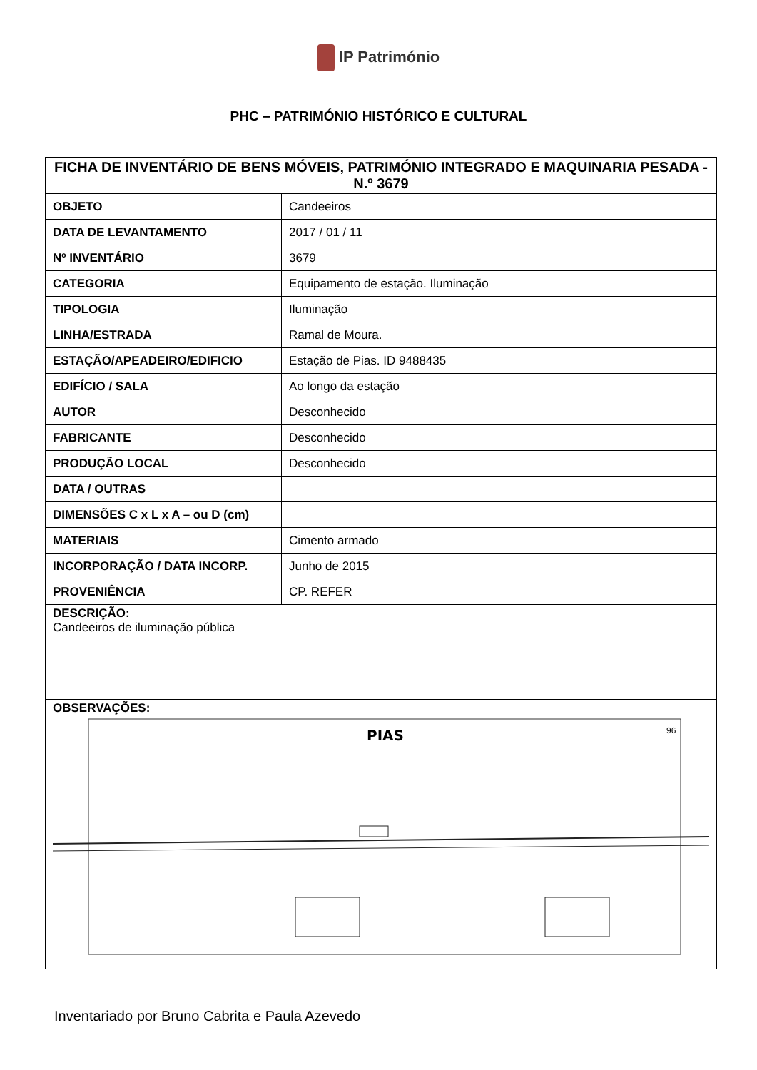IP Património
PHC – PATRIMÓNIO HISTÓRICO E CULTURAL
| FICHA DE INVENTÁRIO DE BENS MÓVEIS, PATRIMÓNIO INTEGRADO E MAQUINARIA PESADA - N.º 3679 | |
| --- | --- |
| OBJETO | Candeeiros |
| DATA DE LEVANTAMENTO | 2017 / 01 / 11 |
| Nº INVENTÁRIO | 3679 |
| CATEGORIA | Equipamento de estação. Iluminação |
| TIPOLOGIA | Iluminação |
| LINHA/ESTRADA | Ramal de Moura. |
| ESTAÇÃO/APEADEIRO/EDIFICIO | Estação de Pias. ID 9488435 |
| EDIFÍCIO / SALA | Ao longo da estação |
| AUTOR | Desconhecido |
| FABRICANTE | Desconhecido |
| PRODUÇÃO LOCAL | Desconhecido |
| DATA / OUTRAS | |
| DIMENSÕES C x L x A – ou D (cm) | |
| MATERIAIS | Cimento armado |
| INCORPORAÇÃO / DATA INCORP. | Junho de 2015 |
| PROVENIÊNCIA | CP. REFER |
| DESCRIÇÃO: Candeeiros de iluminação pública | |
| OBSERVAÇÕES: PIAS 96 | |
Inventariado por Bruno Cabrita e Paula Azevedo